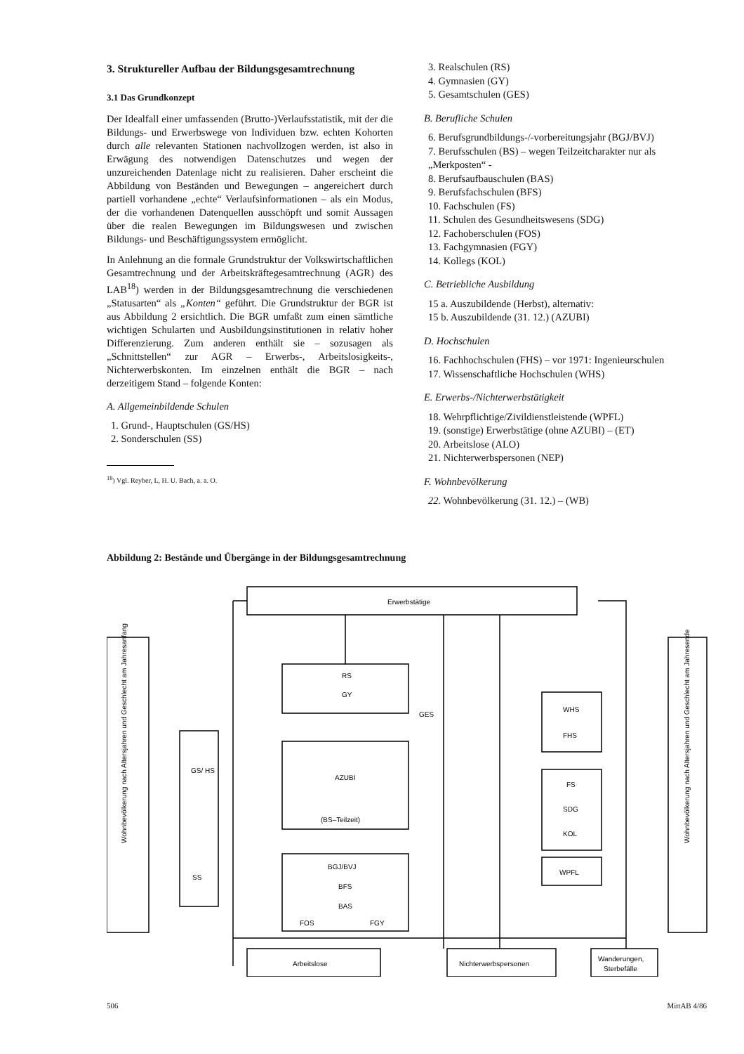3. Struktureller Aufbau der Bildungsgesamtrechnung
3.1 Das Grundkonzept
Der Idealfall einer umfassenden (Brutto-)Verlaufsstatistik, mit der die Bildungs- und Erwerbswege von Individuen bzw. echten Kohorten durch alle relevanten Stationen nachvollzogen werden, ist also in Erwägung des notwendigen Datenschutzes und wegen der unzureichenden Datenlage nicht zu realisieren. Daher erscheint die Abbildung von Beständen und Bewegungen – angereichert durch partiell vorhandene „echte“ Verlaufsinformationen – als ein Modus, der die vorhandenen Datenquellen ausschöpft und somit Aussagen über die realen Bewegungen im Bildungswesen und zwischen Bildungs- und Beschäftigungssystem ermöglicht.
In Anlehnung an die formale Grundstruktur der Volkswirtschaftlichen Gesamtrechnung und der Arbeitskräftegesamtrechnung (AGR) des LAB<sup>18</sup>) werden in der Bildungsgesamtrechnung die verschiedenen „Statusarten“ als „Konten“ geführt. Die Grundstruktur der BGR ist aus Abbildung 2 ersichtlich. Die BGR umfaßt zum einen sämtliche wichtigen Schularten und Ausbildungsinstitutionen in relativ hoher Differenzierung. Zum anderen enthält sie – sozusagen als „Schnittstellen“ zur AGR – Erwerbs-, Arbeitslosigkeits-, Nichterwerbskonten. Im einzelnen enthält die BGR – nach derzeitigem Stand – folgende Konten:
A. Allgemeinbildende Schulen
1. Grund-, Hauptschulen (GS/HS)
2. Sonderschulen (SS)
<sup>18</sup>) Vgl. Reyber, L, H. U. Bach, a. a. O.
3. Realschulen (RS)
4. Gymnasien (GY)
5. Gesamtschulen (GES)
B. Berufliche Schulen
6. Berufsgrundbildungs-/-vorbereitungsjahr (BGJ/BVJ)
7. Berufsschulen (BS) – wegen Teilzeitcharakter nur als „Merkposten“ -
8. Berufsaufbauschulen (BAS)
9. Berufsfachschulen (BFS)
10. Fachschulen (FS)
11. Schulen des Gesundheitswesens (SDG)
12. Fachoberschulen (FOS)
13. Fachgymnasien (FGY)
14. Kollegs (KOL)
C. Betriebliche Ausbildung
15 a. Auszubildende (Herbst), alternativ:
15 b. Auszubildende (31. 12.) (AZUBI)
D. Hochschulen
16. Fachhochschulen (FHS) – vor 1971: Ingenieurschulen
17. Wissenschaftliche Hochschulen (WHS)
E. Erwerbs-/Nichterwerbstätigkeit
18. Wehrpflichtige/Zivildienstleistende (WPFL)
19. (sonstige) Erwerbstätige (ohne AZUBI) – (ET)
20. Arbeitslose (ALO)
21. Nichterwerbspersonen (NEP)
F. Wohnbevölkerung
22. Wohnbevölkerung (31. 12.) – (WB)
Abbildung 2: Bestände und Übergänge in der Bildungsgesamtrechnung
Erwerbstätige
Wohnbevölkerung nach Altersjahren und Geschlecht am Jahresanfang
Wohnbevölkerung nach Altersjahren und Geschlecht am Jahresende
GS/ HS
SS
RS
GY
GES
AZUBI
(BS–Teilzeit)
BGJ/BVJ
BFS
BAS
FOS
FGY
WHS
FHS
FS
SDG
KOL
WPFL
Arbeitslose
Nichterwerbspersonen
Wanderungen,
Sterbefälle
506 MittAB 4/86